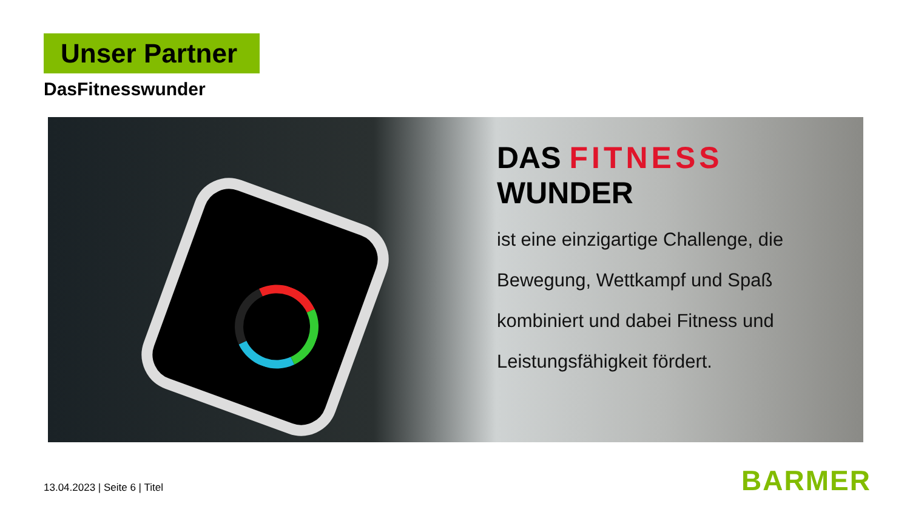Unser Partner
DasFitnesswunder
DAS FITNESS WUNDER
ist eine einzigartige Challenge, die
Bewegung, Wettkampf und Spaß
kombiniert und dabei Fitness und
Leistungsfähigkeit fördert.
13.04.2023 | Seite 6 | Titel BARMER